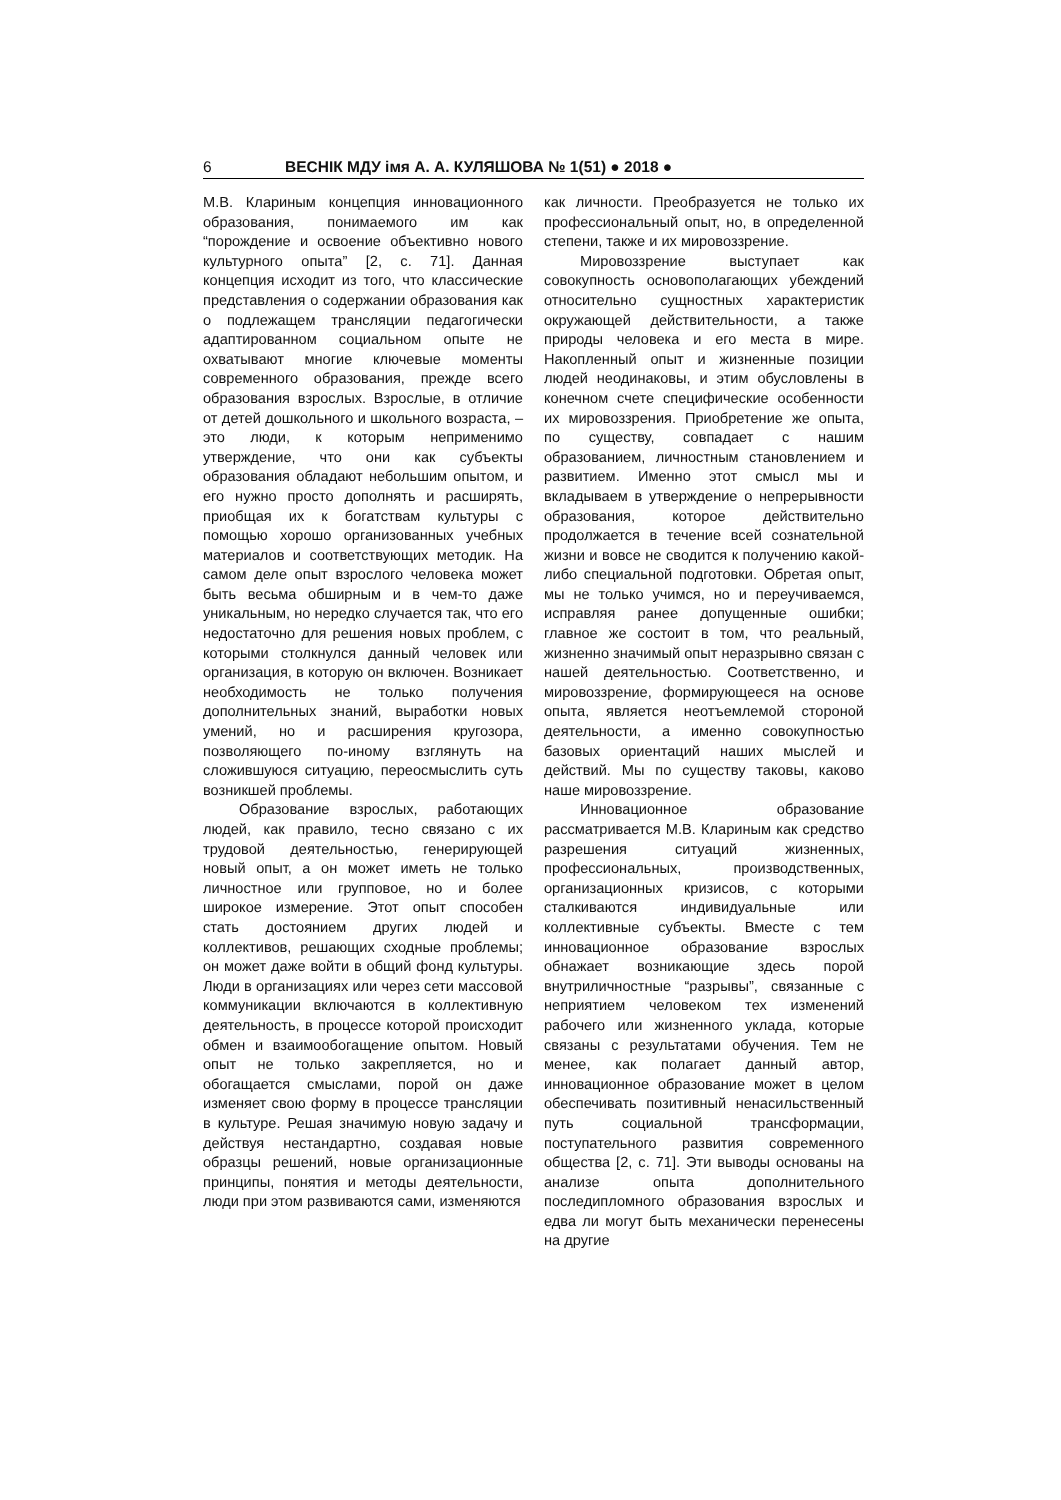6 ВЕСНІК МДУ імя А. А. КУЛЯШОВА № 1(51) ● 2018 ●
М.В. Клариным концепция инновационного образования, понимаемого им как “порождение и освоение объективно нового культурного опыта” [2, с. 71]. Данная концепция исходит из того, что классические представления о содержании образования как о подлежащем трансляции педагогически адаптированном социальном опыте не охватывают многие ключевые моменты современного образования, прежде всего образования взрослых. Взрослые, в отличие от детей дошкольного и школьного возраста, – это люди, к которым неприменимо утверждение, что они как субъекты образования обладают небольшим опытом, и его нужно просто дополнять и расширять, приобщая их к богатствам культуры с помощью хорошо организованных учебных материалов и соответствующих методик. На самом деле опыт взрослого человека может быть весьма обширным и в чем-то даже уникальным, но нередко случается так, что его недостаточно для решения новых проблем, с которыми столкнулся данный человек или организация, в которую он включен. Возникает необходимость не только получения дополнительных знаний, выработки новых умений, но и расширения кругозора, позволяющего по-иному взглянуть на сложившуюся ситуацию, переосмыслить суть возникшей проблемы.
Образование взрослых, работающих людей, как правило, тесно связано с их трудовой деятельностью, генерирующей новый опыт, а он может иметь не только личностное или групповое, но и более широкое измерение. Этот опыт способен стать достоянием других людей и коллективов, решающих сходные проблемы; он может даже войти в общий фонд культуры. Люди в организациях или через сети массовой коммуникации включаются в коллективную деятельность, в процессе которой происходит обмен и взаимообогащение опытом. Новый опыт не только закрепляется, но и обогащается смыслами, порой он даже изменяет свою форму в процессе трансляции в культуре. Решая значимую новую задачу и действуя нестандартно, создавая новые образцы решений, новые организационные принципы, понятия и методы деятельности, люди при этом развиваются сами, изменяются
как личности. Преобразуется не только их профессиональный опыт, но, в определенной степени, также и их мировоззрение.
Мировоззрение выступает как совокупность основополагающих убеждений относительно сущностных характеристик окружающей действительности, а также природы человека и его места в мире. Накопленный опыт и жизненные позиции людей неодинаковы, и этим обусловлены в конечном счете специфические особенности их мировоззрения. Приобретение же опыта, по существу, совпадает с нашим образованием, личностным становлением и развитием. Именно этот смысл мы и вкладываем в утверждение о непрерывности образования, которое действительно продолжается в течение всей сознательной жизни и вовсе не сводится к получению какой-либо специальной подготовки. Обретая опыт, мы не только учимся, но и переучиваемся, исправляя ранее допущенные ошибки; главное же состоит в том, что реальный, жизненно значимый опыт неразрывно связан с нашей деятельностью. Соответственно, и мировоззрение, формирующееся на основе опыта, является неотъемлемой стороной деятельности, а именно совокупностью базовых ориентаций наших мыслей и действий. Мы по существу таковы, каково наше мировоззрение.
Инновационное образование рассматривается М.В. Клариным как средство разрешения ситуаций жизненных, профессиональных, производственных, организационных кризисов, с которыми сталкиваются индивидуальные или коллективные субъекты. Вместе с тем инновационное образование взрослых обнажает возникающие здесь порой внутриличностные “разрывы”, связанные с неприятием человеком тех изменений рабочего или жизненного уклада, которые связаны с результатами обучения. Тем не менее, как полагает данный автор, инновационное образование может в целом обеспечивать позитивный ненасильственный путь социальной трансформации, поступательного развития современного общества [2, с. 71]. Эти выводы основаны на анализе опыта дополнительного последипломного образования взрослых и едва ли могут быть механически перенесены на другие